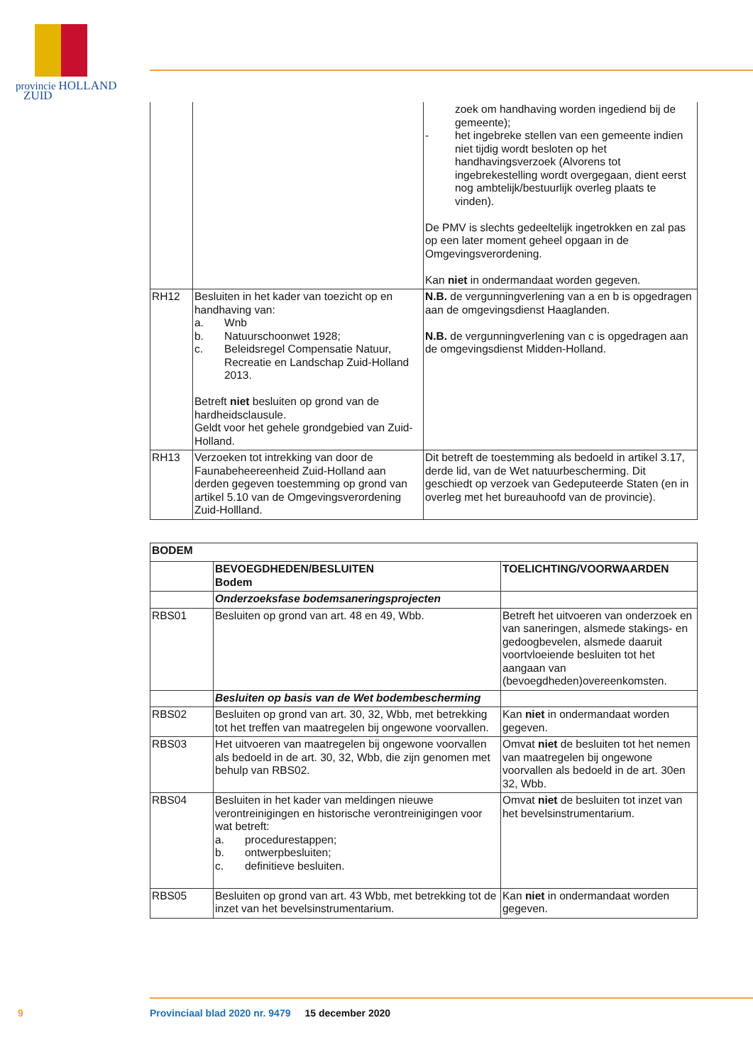provincie HOLLAND
ZUID
| | | zoek om handhaving worden ingediend bij de gemeente); - het ingebreke stellen van een gemeente indien niet tijdig wordt besloten op het handhavingsverzoek (Alvorens tot ingebrekestelling wordt overgegaan, dient eerst nog ambtelijk/bestuurlijk overleg plaats te vinden). De PMV is slechts gedeeltelijk ingetrokken en zal pas op een later moment geheel opgaan in de Omgevingsverordening. Kan niet in ondermandaat worden gegeven. |
| RH12 | Besluiten in het kader van toezicht op en handhaving van: a. Wnb b. Natuurschoonwet 1928; c. Beleidsregel Compensatie Natuur, Recreatie en Landschap Zuid-Holland 2013. Betreft niet besluiten op grond van de hardheidsclausule. Geldt voor het gehele grondgebied van Zuid-Holland. | N.B. de vergunningverlening van a en b is opgedragen aan de omgevingsdienst Haaglanden. N.B. de vergunningverlening van c is opgedragen aan de omgevingsdienst Midden-Holland. |
| RH13 | Verzoeken tot intrekking van door de Faunabeheereenheid Zuid-Holland aan derden gegeven toestemming op grond van artikel 5.10 van de Omgevingsverordening Zuid-Hollland. | Dit betreft de toestemming als bedoeld in artikel 3.17, derde lid, van de Wet natuurbescherming. Dit geschiedt op verzoek van Gedeputeerde Staten (en in overleg met het bureauhoofd van de provincie). |
| BODEM | | |
| --- | --- | --- |
| | BEVOEGDHEDEN/BESLUITEN Bodem | TOELICHTING/VOORWAARDEN |
| | Onderzoeksfase bodemsaneringsprojecten | |
| RBS01 | Besluiten op grond van art. 48 en 49, Wbb. | Betreft het uitvoeren van onderzoek en van saneringen, alsmede stakings- en gedoogbevelen, alsmede daaruit voortvloeiende besluiten tot het aangaan van (bevoegdheden)overeenkomsten. |
| | Besluiten op basis van de Wet bodembescherming | |
| RBS02 | Besluiten op grond van art. 30, 32, Wbb, met betrekking tot het treffen van maatregelen bij ongewone voorvallen. | Kan niet in ondermandaat worden gegeven. |
| RBS03 | Het uitvoeren van maatregelen bij ongewone voorvallen als bedoeld in de art. 30, 32, Wbb, die zijn genomen met behulp van RBS02. | Omvat niet de besluiten tot het nemen van maatregelen bij ongewone voorvallen als bedoeld in de art. 30en 32, Wbb. |
| RBS04 | Besluiten in het kader van meldingen nieuwe verontreinigingen en historische verontreinigingen voor wat betreft: a. procedurestappen; b. ontwerpbesluiten; c. definitieve besluiten. | Omvat niet de besluiten tot inzet van het bevelsinstrumentarium. |
| RBS05 | Besluiten op grond van art. 43 Wbb, met betrekking tot de inzet van het bevelsinstrumentarium. | Kan niet in ondermandaat worden gegeven. |
9 Provinciaal blad 2020 nr. 9479 15 december 2020